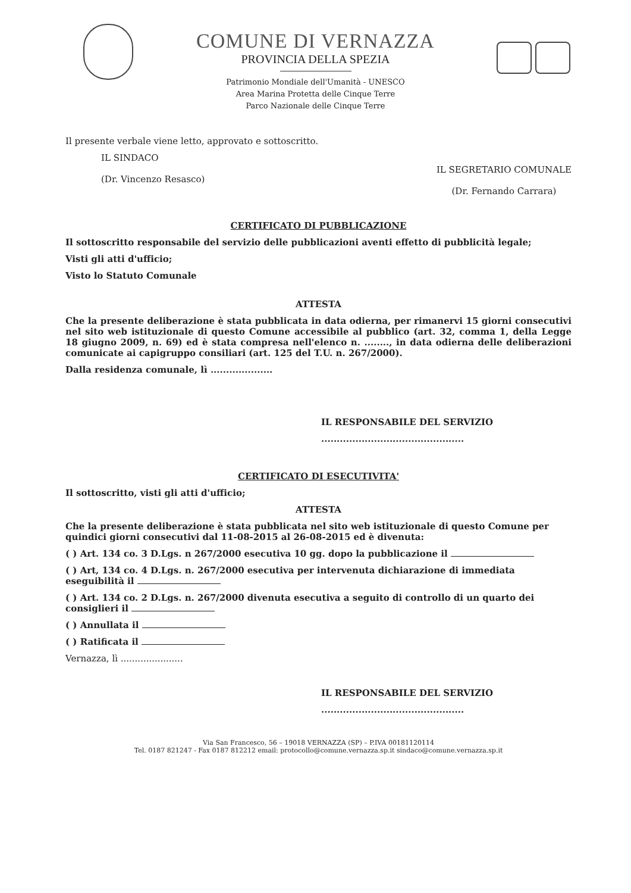COMUNE DI VERNAZZA
PROVINCIA DELLA SPEZIA
Patrimonio Mondiale dell'Umanità - UNESCO
Area Marina Protetta delle Cinque Terre
Parco Nazionale delle Cinque Terre
Il presente verbale viene letto, approvato e sottoscritto.
IL SINDACO
(Dr. Vincenzo Resasco)
IL SEGRETARIO COMUNALE
(Dr. Fernando Carrara)
CERTIFICATO DI PUBBLICAZIONE
Il sottoscritto responsabile del servizio delle pubblicazioni aventi effetto di pubblicità legale;
Visti gli atti d'ufficio;
Visto lo Statuto Comunale
ATTESTA
Che la presente deliberazione è stata pubblicata in data odierna, per rimanervi 15 giorni consecutivi nel sito web istituzionale di questo Comune accessibile al pubblico (art. 32, comma 1, della Legge 18 giugno 2009, n. 69) ed è stata compresa nell'elenco n. ........, in data odierna delle deliberazioni comunicate ai capigruppo consiliari (art. 125 del T.U. n. 267/2000).
Dalla residenza comunale, lì ....................
IL RESPONSABILE DEL SERVIZIO
..............................................
CERTIFICATO DI ESECUTIVITA'
Il sottoscritto, visti gli atti d'ufficio;
ATTESTA
Che la presente deliberazione è stata pubblicata nel sito web istituzionale di questo Comune per quindici giorni consecutivi dal 11-08-2015 al 26-08-2015 ed è divenuta:
( ) Art. 134 co. 3 D.Lgs. n 267/2000 esecutiva 10 gg. dopo la pubblicazione il
( ) Art, 134 co. 4 D.Lgs. n. 267/2000 esecutiva per intervenuta dichiarazione di immediata eseguibilità il
( ) Art. 134 co. 2 D.Lgs. n. 267/2000 divenuta esecutiva a seguito di controllo di un quarto dei consiglieri il
( ) Annullata il
( ) Ratificata il
Vernazza, lì ......................
IL RESPONSABILE DEL SERVIZIO
..............................................
Via San Francesco, 56 – 19018 VERNAZZA (SP) – P.IVA 00181120114
Tel. 0187 821247 - Fax 0187 812212 email: protocollo@comune.vernazza.sp.it sindaco@comune.vernazza.sp.it